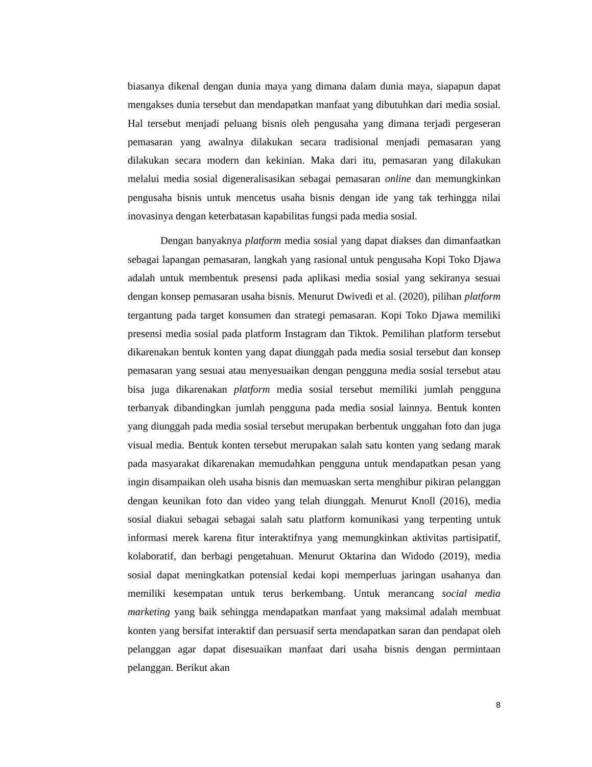biasanya dikenal dengan dunia maya yang dimana dalam dunia maya, siapapun dapat mengakses dunia tersebut dan mendapatkan manfaat yang dibutuhkan dari media sosial. Hal tersebut menjadi peluang bisnis oleh pengusaha yang dimana terjadi pergeseran pemasaran yang awalnya dilakukan secara tradisional menjadi pemasaran yang dilakukan secara modern dan kekinian. Maka dari itu, pemasaran yang dilakukan melalui media sosial digeneralisasikan sebagai pemasaran online dan memungkinkan pengusaha bisnis untuk mencetus usaha bisnis dengan ide yang tak terhingga nilai inovasinya dengan keterbatasan kapabilitas fungsi pada media sosial.
Dengan banyaknya platform media sosial yang dapat diakses dan dimanfaatkan sebagai lapangan pemasaran, langkah yang rasional untuk pengusaha Kopi Toko Djawa adalah untuk membentuk presensi pada aplikasi media sosial yang sekiranya sesuai dengan konsep pemasaran usaha bisnis. Menurut Dwivedi et al. (2020), pilihan platform tergantung pada target konsumen dan strategi pemasaran. Kopi Toko Djawa memiliki presensi media sosial pada platform Instagram dan Tiktok. Pemilihan platform tersebut dikarenakan bentuk konten yang dapat diunggah pada media sosial tersebut dan konsep pemasaran yang sesuai atau menyesuaikan dengan pengguna media sosial tersebut atau bisa juga dikarenakan platform media sosial tersebut memiliki jumlah pengguna terbanyak dibandingkan jumlah pengguna pada media sosial lainnya. Bentuk konten yang diunggah pada media sosial tersebut merupakan berbentuk unggahan foto dan juga visual media. Bentuk konten tersebut merupakan salah satu konten yang sedang marak pada masyarakat dikarenakan memudahkan pengguna untuk mendapatkan pesan yang ingin disampaikan oleh usaha bisnis dan memuaskan serta menghibur pikiran pelanggan dengan keunikan foto dan video yang telah diunggah. Menurut Knoll (2016), media sosial diakui sebagai sebagai salah satu platform komunikasi yang terpenting untuk informasi merek karena fitur interaktifnya yang memungkinkan aktivitas partisipatif, kolaboratif, dan berbagi pengetahuan. Menurut Oktarina dan Widodo (2019), media sosial dapat meningkatkan potensial kedai kopi memperluas jaringan usahanya dan memiliki kesempatan untuk terus berkembang. Untuk merancang social media marketing yang baik sehingga mendapatkan manfaat yang maksimal adalah membuat konten yang bersifat interaktif dan persuasif serta mendapatkan saran dan pendapat oleh pelanggan agar dapat disesuaikan manfaat dari usaha bisnis dengan permintaan pelanggan. Berikut akan
8